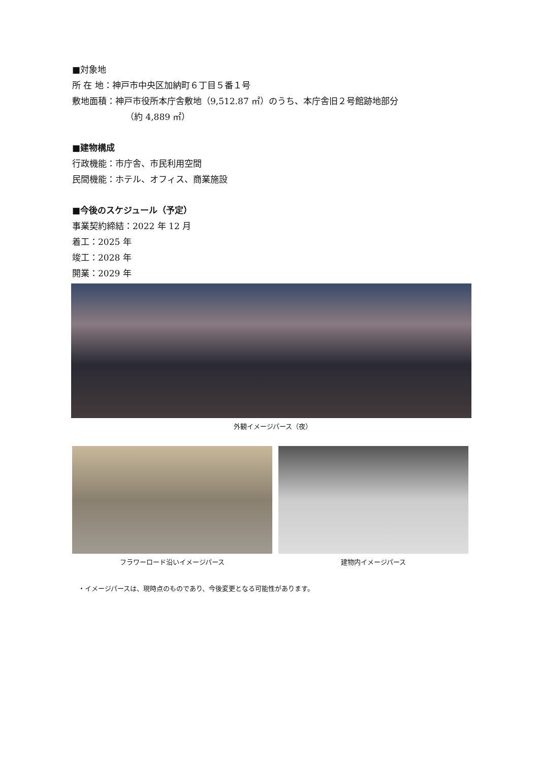■対象地
所 在 地：神戸市中央区加納町６丁目５番１号
敷地面積：神戸市役所本庁舎敷地（9,512.87 ㎡）のうち、本庁舎旧２号館跡地部分
（約 4,889 ㎡）
■建物構成
行政機能：市庁舎、市民利用空間
民間機能：ホテル、オフィス、商業施設
■今後のスケジュール（予定）
事業契約締結：2022 年 12 月
着工：2025 年
竣工：2028 年
開業：2029 年
外観イメージパース（夜）
フラワーロード沿いイメージパース 建物内イメージパース
・イメージパースは、現時点のものであり、今後変更となる可能性があります。